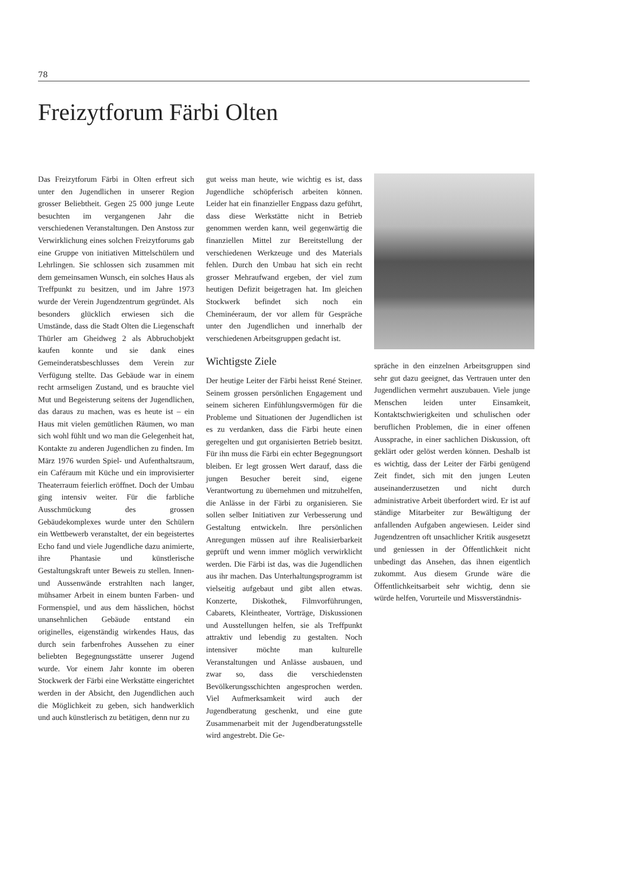78
Freizytforum Färbi Olten
Das Freizytforum Färbi in Olten erfreut sich unter den Jugendlichen in unserer Region grosser Beliebtheit. Gegen 25 000 junge Leute besuchten im vergangenen Jahr die verschiedenen Veranstaltungen. Den Anstoss zur Verwirklichung eines solchen Freizytforums gab eine Gruppe von initiativen Mittelschülern und Lehrlingen. Sie schlossen sich zusammen mit dem gemeinsamen Wunsch, ein solches Haus als Treffpunkt zu besitzen, und im Jahre 1973 wurde der Verein Jugendzentrum gegründet. Als besonders glücklich erwiesen sich die Umstände, dass die Stadt Olten die Liegenschaft Thürler am Gheidweg 2 als Abbruchobjekt kaufen konnte und sie dank eines Gemeinderatsbeschlusses dem Verein zur Verfügung stellte. Das Gebäude war in einem recht armseligen Zustand, und es brauchte viel Mut und Begeisterung seitens der Jugendlichen, das daraus zu machen, was es heute ist – ein Haus mit vielen gemütlichen Räumen, wo man sich wohl fühlt und wo man die Gelegenheit hat, Kontakte zu anderen Jugendlichen zu finden. Im März 1976 wurden Spiel- und Aufenthaltsraum, ein Caféraum mit Küche und ein improvisierter Theaterraum feierlich eröffnet. Doch der Umbau ging intensiv weiter. Für die farbliche Ausschmückung des grossen Gebäudekomplexes wurde unter den Schülern ein Wettbewerb veranstaltet, der ein begeistertes Echo fand und viele Jugendliche dazu animierte, ihre Phantasie und künstlerische Gestaltungskraft unter Beweis zu stellen. Innen- und Aussenwände erstrahlten nach langer, mühsamer Arbeit in einem bunten Farben- und Formenspiel, und aus dem hässlichen, höchst unansehnlichen Gebäude entstand ein originelles, eigenständig wirkendes Haus, das durch sein farbenfrohes Aussehen zu einer beliebten Begegnungsstätte unserer Jugend wurde. Vor einem Jahr konnte im oberen Stockwerk der Färbi eine Werkstätte eingerichtet werden in der Absicht, den Jugendlichen auch die Möglichkeit zu geben, sich handwerklich und auch künstlerisch zu betätigen, denn nur zu
gut weiss man heute, wie wichtig es ist, dass Jugendliche schöpferisch arbeiten können. Leider hat ein finanzieller Engpass dazu geführt, dass diese Werkstätte nicht in Betrieb genommen werden kann, weil gegenwärtig die finanziellen Mittel zur Bereitstellung der verschiedenen Werkzeuge und des Materials fehlen. Durch den Umbau hat sich ein recht grosser Mehraufwand ergeben, der viel zum heutigen Defizit beigetragen hat. Im gleichen Stockwerk befindet sich noch ein Cheminéeraum, der vor allem für Gespräche unter den Jugendlichen und innerhalb der verschiedenen Arbeitsgruppen gedacht ist.
Wichtigste Ziele
Der heutige Leiter der Färbi heisst René Steiner. Seinem grossen persönlichen Engagement und seinem sicheren Einfühlungsvermögen für die Probleme und Situationen der Jugendlichen ist es zu verdanken, dass die Färbi heute einen geregelten und gut organisierten Betrieb besitzt. Für ihn muss die Färbi ein echter Begegnungsort bleiben. Er legt grossen Wert darauf, dass die jungen Besucher bereit sind, eigene Verantwortung zu übernehmen und mitzuhelfen, die Anlässe in der Färbi zu organisieren. Sie sollen selber Initiativen zur Verbesserung und Gestaltung entwickeln. Ihre persönlichen Anregungen müssen auf ihre Realisierbarkeit geprüft und wenn immer möglich verwirklicht werden. Die Färbi ist das, was die Jugendlichen aus ihr machen. Das Unterhaltungsprogramm ist vielseitig aufgebaut und gibt allen etwas. Konzerte, Diskothek, Filmvorführungen, Cabarets, Kleintheater, Vorträge, Diskussionen und Ausstellungen helfen, sie als Treffpunkt attraktiv und lebendig zu gestalten. Noch intensiver möchte man kulturelle Veranstaltungen und Anlässe ausbauen, und zwar so, dass die verschiedensten Bevölkerungsschichten angesprochen werden. Viel Aufmerksamkeit wird auch der Jugendberatung geschenkt, und eine gute Zusammenarbeit mit der Jugendberatungsstelle wird angestrebt. Die Ge-
spräche in den einzelnen Arbeitsgruppen sind sehr gut dazu geeignet, das Vertrauen unter den Jugendlichen vermehrt auszubauen. Viele junge Menschen leiden unter Einsamkeit, Kontaktschwierigkeiten und schulischen oder beruflichen Problemen, die in einer offenen Aussprache, in einer sachlichen Diskussion, oft geklärt oder gelöst werden können. Deshalb ist es wichtig, dass der Leiter der Färbi genügend Zeit findet, sich mit den jungen Leuten auseinanderzusetzen und nicht durch administrative Arbeit überfordert wird. Er ist auf ständige Mitarbeiter zur Bewältigung der anfallenden Aufgaben angewiesen. Leider sind Jugendzentren oft unsachlicher Kritik ausgesetzt und geniessen in der Öffentlichkeit nicht unbedingt das Ansehen, das ihnen eigentlich zukommt. Aus diesem Grunde wäre die Öffentlichkeitsarbeit sehr wichtig, denn sie würde helfen, Vorurteile und Missverständnis-